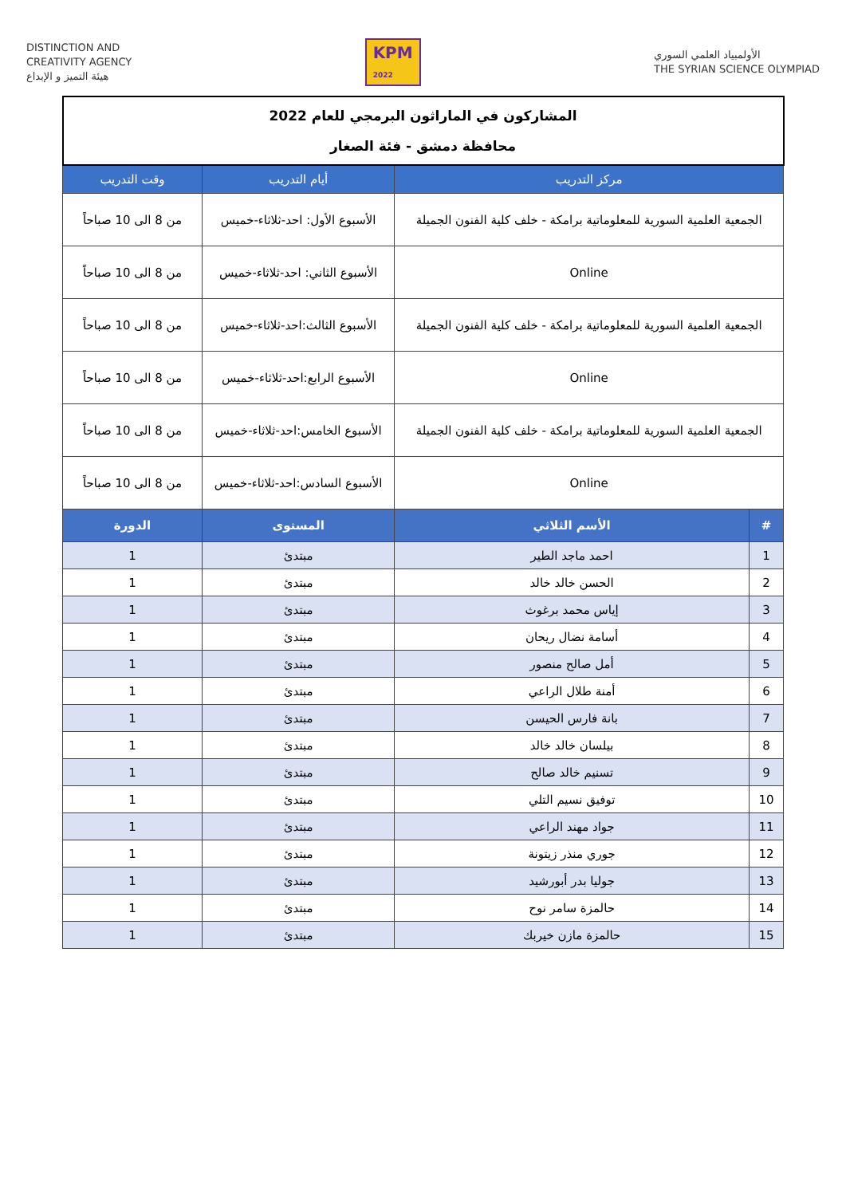DISTINCTION AND
CREATIVITY AGENCY
هيئة التميز و الإبداع
KPM
2022
الأولمبياد العلمي السوري
THE SYRIAN SCIENCE OLYMPIAD
| المشاركون في الماراثون البرمجي للعام 2022 محافظة دمشق - فئة الصغار | | | |
| مركز التدريب | | أيام التدريب | وقت التدريب |
| الجمعية العلمية السورية للمعلوماتية برامكة - خلف كلية الفنون الجميلة | | الأسبوع الأول: احد-ثلاثاء-خميس | من 8 الى 10 صباحاً |
| Online | | الأسبوع الثاني: احد-ثلاثاء-خميس | من 8 الى 10 صباحاً |
| الجمعية العلمية السورية للمعلوماتية برامكة - خلف كلية الفنون الجميلة | | الأسبوع الثالث:احد-ثلاثاء-خميس | من 8 الى 10 صباحاً |
| Online | | الأسبوع الرابع:احد-ثلاثاء-خميس | من 8 الى 10 صباحاً |
| الجمعية العلمية السورية للمعلوماتية برامكة - خلف كلية الفنون الجميلة | | الأسبوع الخامس:احد-ثلاثاء-خميس | من 8 الى 10 صباحاً |
| Online | | الأسبوع السادس:احد-ثلاثاء-خميس | من 8 الى 10 صباحاً |
| # | الأسم الثلاثي | المستوى | الدورة |
| 1 | احمد ماجد الطير | مبتدئ | 1 |
| 2 | الحسن خالد خالد | مبتدئ | 1 |
| 3 | إياس محمد برغوث | مبتدئ | 1 |
| 4 | أسامة نضال ريحان | مبتدئ | 1 |
| 5 | أمل صالح منصور | مبتدئ | 1 |
| 6 | أمنة طلال الراعي | مبتدئ | 1 |
| 7 | بانة فارس الحيسن | مبتدئ | 1 |
| 8 | بيلسان خالد خالد | مبتدئ | 1 |
| 9 | تسنيم خالد صالح | مبتدئ | 1 |
| 10 | توفيق نسيم التلي | مبتدئ | 1 |
| 11 | جواد مهند الراعي | مبتدئ | 1 |
| 12 | جوري منذر زيتونة | مبتدئ | 1 |
| 13 | جوليا بدر أبورشيد | مبتدئ | 1 |
| 14 | حالمزة سامر نوح | مبتدئ | 1 |
| 15 | حالمزة مازن خيربك | مبتدئ | 1 |